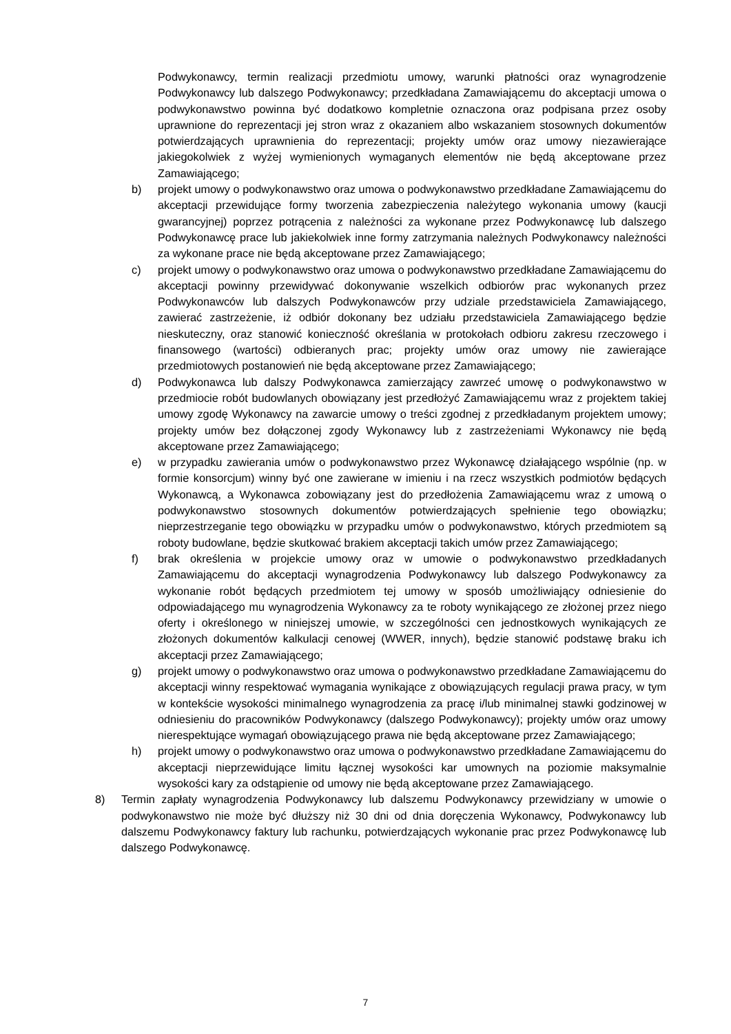Podwykonawcy, termin realizacji przedmiotu umowy, warunki płatności oraz wynagrodzenie Podwykonawcy lub dalszego Podwykonawcy; przedkładana Zamawiającemu do akceptacji umowa o podwykonawstwo powinna być dodatkowo kompletnie oznaczona oraz podpisana przez osoby uprawnione do reprezentacji jej stron wraz z okazaniem albo wskazaniem stosownych dokumentów potwierdzających uprawnienia do reprezentacji; projekty umów oraz umowy niezawierające jakiegokolwiek z wyżej wymienionych wymaganych elementów nie będą akceptowane przez Zamawiającego;
b) projekt umowy o podwykonawstwo oraz umowa o podwykonawstwo przedkładane Zamawiającemu do akceptacji przewidujące formy tworzenia zabezpieczenia należytego wykonania umowy (kaucji gwarancyjnej) poprzez potrącenia z należności za wykonane przez Podwykonawcę lub dalszego Podwykonawcę prace lub jakiekolwiek inne formy zatrzymania należnych Podwykonawcy należności za wykonane prace nie będą akceptowane przez Zamawiającego;
c) projekt umowy o podwykonawstwo oraz umowa o podwykonawstwo przedkładane Zamawiającemu do akceptacji powinny przewidywać dokonywanie wszelkich odbiorów prac wykonanych przez Podwykonawców lub dalszych Podwykonawców przy udziale przedstawiciela Zamawiającego, zawierać zastrzeżenie, iż odbiór dokonany bez udziału przedstawiciela Zamawiającego będzie nieskuteczny, oraz stanowić konieczność określania w protokołach odbioru zakresu rzeczowego i finansowego (wartości) odbieranych prac; projekty umów oraz umowy nie zawierające przedmiotowych postanowień nie będą akceptowane przez Zamawiającego;
d) Podwykonawca lub dalszy Podwykonawca zamierzający zawrzeć umowę o podwykonawstwo w przedmiocie robót budowlanych obowiązany jest przedłożyć Zamawiającemu wraz z projektem takiej umowy zgodę Wykonawcy na zawarcie umowy o treści zgodnej z przedkładanym projektem umowy; projekty umów bez dołączonej zgody Wykonawcy lub z zastrzeżeniami Wykonawcy nie będą akceptowane przez Zamawiającego;
e) w przypadku zawierania umów o podwykonawstwo przez Wykonawcę działającego wspólnie (np. w formie konsorcjum) winny być one zawierane w imieniu i na rzecz wszystkich podmiotów będących Wykonawcą, a Wykonawca zobowiązany jest do przedłożenia Zamawiającemu wraz z umową o podwykonawstwo stosownych dokumentów potwierdzających spełnienie tego obowiązku; nieprzestrzeganie tego obowiązku w przypadku umów o podwykonawstwo, których przedmiotem są roboty budowlane, będzie skutkować brakiem akceptacji takich umów przez Zamawiającego;
f) brak określenia w projekcie umowy oraz w umowie o podwykonawstwo przedkładanych Zamawiającemu do akceptacji wynagrodzenia Podwykonawcy lub dalszego Podwykonawcy za wykonanie robót będących przedmiotem tej umowy w sposób umożliwiający odniesienie do odpowiadającego mu wynagrodzenia Wykonawcy za te roboty wynikającego ze złożonej przez niego oferty i określonego w niniejszej umowie, w szczególności cen jednostkowych wynikających ze złożonych dokumentów kalkulacji cenowej (WWER, innych), będzie stanowić podstawę braku ich akceptacji przez Zamawiającego;
g) projekt umowy o podwykonawstwo oraz umowa o podwykonawstwo przedkładane Zamawiającemu do akceptacji winny respektować wymagania wynikające z obowiązujących regulacji prawa pracy, w tym w kontekście wysokości minimalnego wynagrodzenia za pracę i/lub minimalnej stawki godzinowej w odniesieniu do pracowników Podwykonawcy (dalszego Podwykonawcy); projekty umów oraz umowy nierespektujące wymagań obowiązującego prawa nie będą akceptowane przez Zamawiającego;
h) projekt umowy o podwykonawstwo oraz umowa o podwykonawstwo przedkładane Zamawiającemu do akceptacji nieprzewidujące limitu łącznej wysokości kar umownych na poziomie maksymalnie wysokości kary za odstąpienie od umowy nie będą akceptowane przez Zamawiającego.
8) Termin zapłaty wynagrodzenia Podwykonawcy lub dalszemu Podwykonawcy przewidziany w umowie o podwykonawstwo nie może być dłuższy niż 30 dni od dnia doręczenia Wykonawcy, Podwykonawcy lub dalszemu Podwykonawcy faktury lub rachunku, potwierdzających wykonanie prac przez Podwykonawcę lub dalszego Podwykonawcę.
7